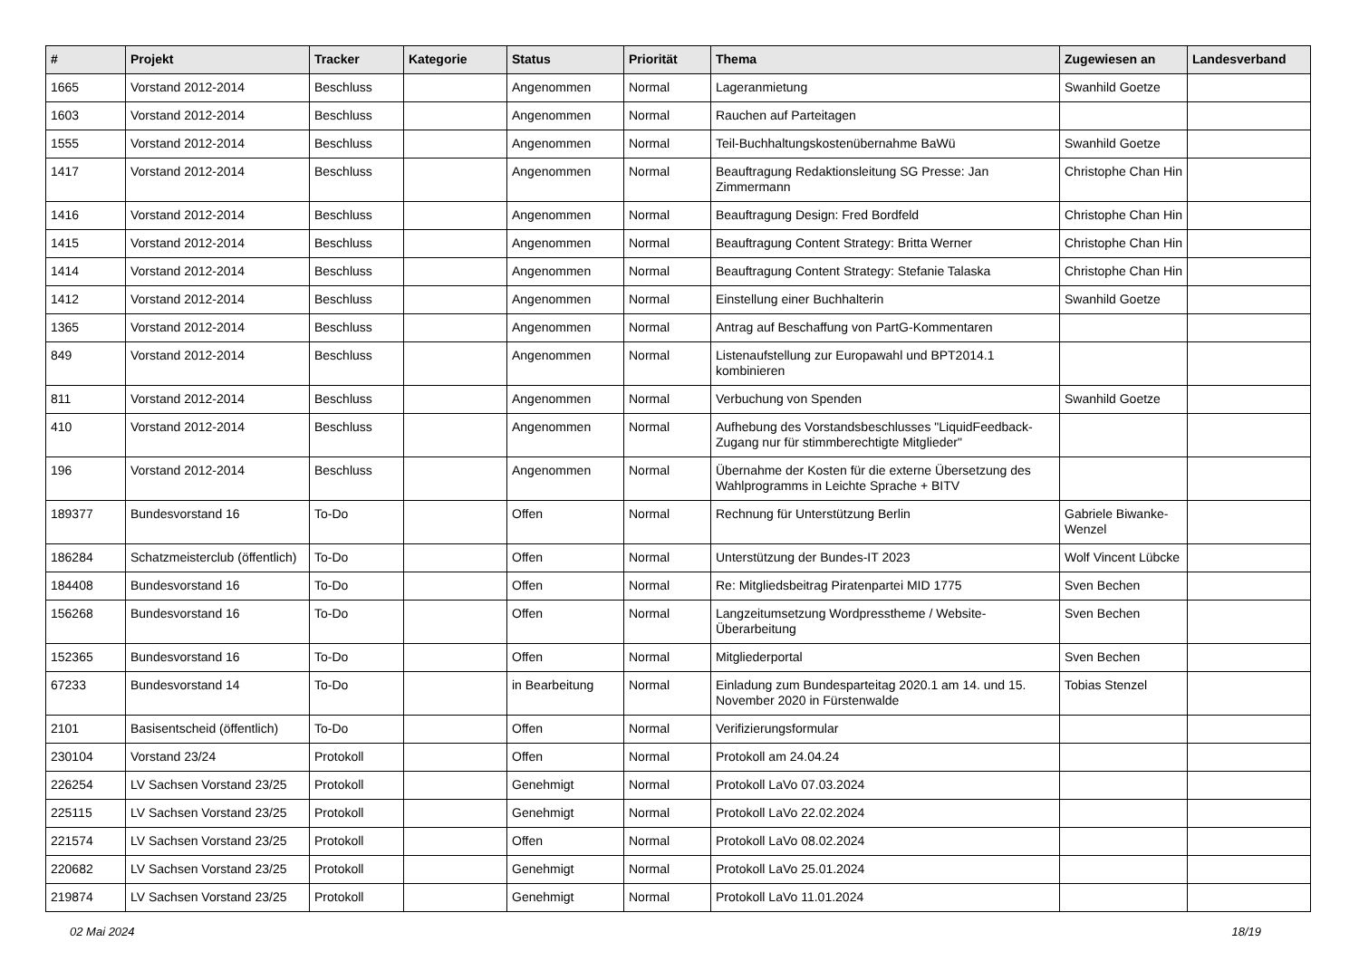| # | Projekt | Tracker | Kategorie | Status | Priorität | Thema | Zugewiesen an | Landesverband |
| --- | --- | --- | --- | --- | --- | --- | --- | --- |
| 1665 | Vorstand 2012-2014 | Beschluss | | Angenommen | Normal | Lageranmietung | Swanhild Goetze | |
| 1603 | Vorstand 2012-2014 | Beschluss | | Angenommen | Normal | Rauchen auf Parteitagen | | |
| 1555 | Vorstand 2012-2014 | Beschluss | | Angenommen | Normal | Teil-Buchhaltungskostenübernahme BaWü | Swanhild Goetze | |
| 1417 | Vorstand 2012-2014 | Beschluss | | Angenommen | Normal | Beauftragung Redaktionsleitung SG Presse: Jan Zimmermann | Christophe Chan Hin | |
| 1416 | Vorstand 2012-2014 | Beschluss | | Angenommen | Normal | Beauftragung Design: Fred Bordfeld | Christophe Chan Hin | |
| 1415 | Vorstand 2012-2014 | Beschluss | | Angenommen | Normal | Beauftragung Content Strategy: Britta Werner | Christophe Chan Hin | |
| 1414 | Vorstand 2012-2014 | Beschluss | | Angenommen | Normal | Beauftragung Content Strategy: Stefanie Talaska | Christophe Chan Hin | |
| 1412 | Vorstand 2012-2014 | Beschluss | | Angenommen | Normal | Einstellung einer Buchhalterin | Swanhild Goetze | |
| 1365 | Vorstand 2012-2014 | Beschluss | | Angenommen | Normal | Antrag auf Beschaffung von PartG-Kommentaren | | |
| 849 | Vorstand 2012-2014 | Beschluss | | Angenommen | Normal | Listenaufstellung zur Europawahl und BPT2014.1 kombinieren | | |
| 811 | Vorstand 2012-2014 | Beschluss | | Angenommen | Normal | Verbuchung von Spenden | Swanhild Goetze | |
| 410 | Vorstand 2012-2014 | Beschluss | | Angenommen | Normal | Aufhebung des Vorstandsbeschlusses "LiquidFeedback-Zugang nur für stimmberechtigte Mitglieder" | | |
| 196 | Vorstand 2012-2014 | Beschluss | | Angenommen | Normal | Übernahme der Kosten für die externe Übersetzung des Wahlprogramms in Leichte Sprache + BITV | | |
| 189377 | Bundesvorstand 16 | To-Do | | Offen | Normal | Rechnung für Unterstützung Berlin | Gabriele Biwanke-Wenzel | |
| 186284 | Schatzmeisterclub (öffentlich) | To-Do | | Offen | Normal | Unterstützung der Bundes-IT 2023 | Wolf Vincent Lübcke | |
| 184408 | Bundesvorstand 16 | To-Do | | Offen | Normal | Re: Mitgliedsbeitrag Piratenpartei MID 1775 | Sven Bechen | |
| 156268 | Bundesvorstand 16 | To-Do | | Offen | Normal | Langzeitumsetzung Wordpresstheme / Website-Überarbeitung | Sven Bechen | |
| 152365 | Bundesvorstand 16 | To-Do | | Offen | Normal | Mitgliederportal | Sven Bechen | |
| 67233 | Bundesvorstand 14 | To-Do | | in Bearbeitung | Normal | Einladung zum Bundesparteitag 2020.1 am 14. und 15. November 2020 in Fürstenwalde | Tobias Stenzel | |
| 2101 | Basisentscheid (öffentlich) | To-Do | | Offen | Normal | Verifizierungsformular | | |
| 230104 | Vorstand 23/24 | Protokoll | | Offen | Normal | Protokoll am 24.04.24 | | |
| 226254 | LV Sachsen Vorstand 23/25 | Protokoll | | Genehmigt | Normal | Protokoll LaVo 07.03.2024 | | |
| 225115 | LV Sachsen Vorstand 23/25 | Protokoll | | Genehmigt | Normal | Protokoll LaVo 22.02.2024 | | |
| 221574 | LV Sachsen Vorstand 23/25 | Protokoll | | Offen | Normal | Protokoll LaVo 08.02.2024 | | |
| 220682 | LV Sachsen Vorstand 23/25 | Protokoll | | Genehmigt | Normal | Protokoll LaVo 25.01.2024 | | |
| 219874 | LV Sachsen Vorstand 23/25 | Protokoll | | Genehmigt | Normal | Protokoll LaVo 11.01.2024 | | |
02 Mai 2024 18/19